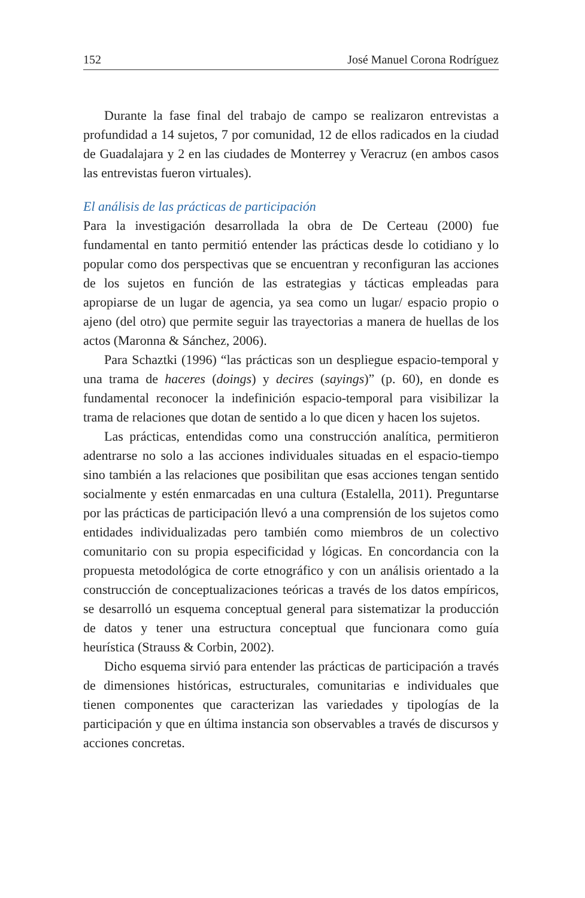152 José Manuel Corona Rodríguez
Durante la fase final del trabajo de campo se realizaron entrevistas a profundidad a 14 sujetos, 7 por comunidad, 12 de ellos radicados en la ciudad de Guadalajara y 2 en las ciudades de Monterrey y Veracruz (en ambos casos las entrevistas fueron virtuales).
El análisis de las prácticas de participación
Para la investigación desarrollada la obra de De Certeau (2000) fue fundamental en tanto permitió entender las prácticas desde lo cotidiano y lo popular como dos perspectivas que se encuentran y reconfiguran las acciones de los sujetos en función de las estrategias y tácticas empleadas para apropiarse de un lugar de agencia, ya sea como un lugar/ espacio propio o ajeno (del otro) que permite seguir las trayectorias a manera de huellas de los actos (Maronna & Sánchez, 2006).
Para Schaztki (1996) “las prácticas son un despliegue espacio-temporal y una trama de haceres (doings) y decires (sayings)” (p. 60), en donde es fundamental reconocer la indefinición espacio-temporal para visibilizar la trama de relaciones que dotan de sentido a lo que dicen y hacen los sujetos.
Las prácticas, entendidas como una construcción analítica, permitieron adentrarse no solo a las acciones individuales situadas en el espacio-tiempo sino también a las relaciones que posibilitan que esas acciones tengan sentido socialmente y estén enmarcadas en una cultura (Estalella, 2011). Preguntarse por las prácticas de participación llevó a una comprensión de los sujetos como entidades individualizadas pero también como miembros de un colectivo comunitario con su propia especificidad y lógicas. En concordancia con la propuesta metodológica de corte etnográfico y con un análisis orientado a la construcción de conceptualizaciones teóricas a través de los datos empíricos, se desarrolló un esquema conceptual general para sistematizar la producción de datos y tener una estructura conceptual que funcionara como guía heurística (Strauss & Corbin, 2002).
Dicho esquema sirvió para entender las prácticas de participación a través de dimensiones históricas, estructurales, comunitarias e individuales que tienen componentes que caracterizan las variedades y tipologías de la participación y que en última instancia son observables a través de discursos y acciones concretas.